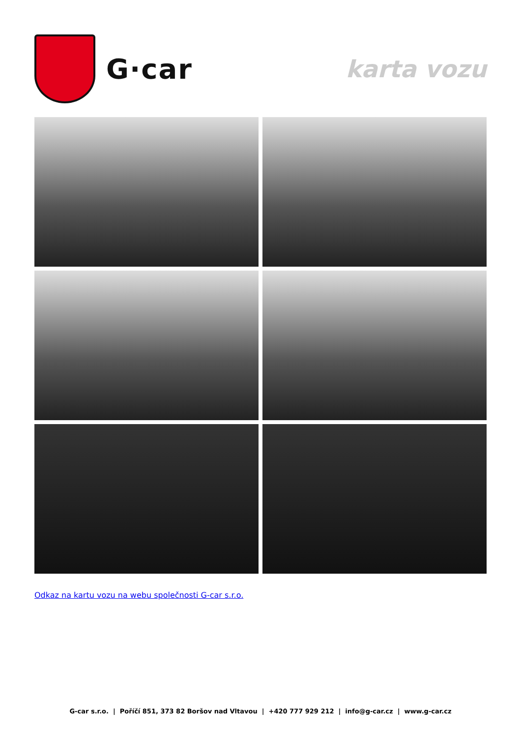G·car
karta vozu
Odkaz na kartu vozu na webu společnosti G-car s.r.o.
G-car s.r.o. | Poříčí 851, 373 82 Boršov nad Vltavou | +420 777 929 212 | info@g-car.cz | www.g-car.cz